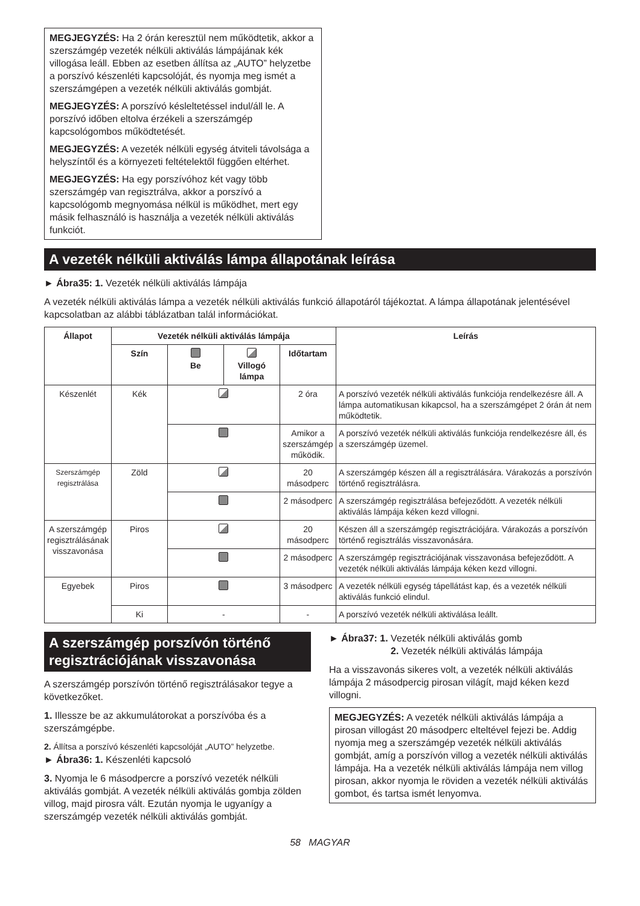MEGJEGYZÉS: Ha 2 órán keresztül nem működtetik, akkor a szerszámgép vezeték nélküli aktiválás lámpájának kék villogása leáll. Ebben az esetben állítsa az „AUTO” helyzetbe a porszívó készenléti kapcsolóját, és nyomja meg ismét a szerszámgépen a vezeték nélküli aktiválás gombját.
MEGJEGYZÉS: A porszívó késleltetéssel indul/áll le. A porszívó időben eltolva érzékeli a szerszámgép kapcsológombos működtetését.
MEGJEGYZÉS: A vezeték nélküli egység átviteli távolsága a helyszíntől és a környezeti feltételektől függően eltérhet.
MEGJEGYZÉS: Ha egy porszívóhoz két vagy több szerszámgép van regisztrálva, akkor a porszívó a kapcsológomb megnyomása nélkül is működhet, mert egy másik felhasználó is használja a vezeték nélküli aktiválás funkciót.
A vezeték nélküli aktiválás lámpa állapotának leírása
► Ábra35: 1. Vezeték nélküli aktiválás lámpája
A vezeték nélküli aktiválás lámpa a vezeték nélküli aktiválás funkció állapotáról tájékoztat. A lámpa állapotának jelentésével kapcsolatban az alábbi táblázatban talál információkat.
| Állapot | Vezeték nélküli aktiválás lámpája | | | | Leírás |
| --- | --- | --- | --- | --- | --- |
| | Szín | Be | Villogó lámpa | Időtartam | |
| Készenlét | Kék | | | 2 óra | A porszívó vezeték nélküli aktiválás funkciója rendelkezésre áll. A lámpa automatikusan kikapcsol, ha a szerszámgépet 2 órán át nem működtetik. |
| | | | | Amikor a szerszámgép működik. | A porszívó vezeték nélküli aktiválás funkciója rendelkezésre áll, és a szerszámgép üzemel. |
| Szerszámgép regisztrálása | Zöld | | | 20 másodperc | A szerszámgép készen áll a regisztrálására. Várakozás a porszívón történő regisztrálásra. |
| | | | | 2 másodperc | A szerszámgép regisztrálása befejeződött. A vezeték nélküli aktiválás lámpája kéken kezd villogni. |
| A szerszámgép regisztrálásának visszavonása | Piros | | | 20 másodperc | Készen áll a szerszámgép regisztrációjára. Várakozás a porszívón történő regisztrálás visszavonására. |
| | | | | 2 másodperc | A szerszámgép regisztrációjának visszavonása befejeződött. A vezeték nélküli aktiválás lámpája kéken kezd villogni. |
| Egyebek | Piros | | | 3 másodperc | A vezeték nélküli egység tápellátást kap, és a vezeték nélküli aktiválás funkció elindul. |
| | Ki | - | | - | A porszívó vezeték nélküli aktiválása leállt. |
A szerszámgép porszívón történő regisztrációjának visszavonása
A szerszámgép porszívón történő regisztrálásakor tegye a következőket.
1. Illessze be az akkumulátorokat a porszívóba és a szerszámgépbe.
2. Állítsa a porszívó készenléti kapcsolóját „AUTO” helyzetbe.
► Ábra36: 1. Készenléti kapcsoló
3. Nyomja le 6 másodpercre a porszívó vezeték nélküli aktiválás gombját. A vezeték nélküli aktiválás gombja zölden villog, majd pirosra vált. Ezután nyomja le ugyanígy a szerszámgép vezeték nélküli aktiválás gombját.
► Ábra37: 1. Vezeték nélküli aktiválás gomb
2. Vezeték nélküli aktiválás lámpája
Ha a visszavonás sikeres volt, a vezeték nélküli aktiválás lámpája 2 másodpercig pirosan világít, majd kéken kezd villogni.
MEGJEGYZÉS: A vezeték nélküli aktiválás lámpája a pirosan villogást 20 másodperc elteltével fejezi be. Addig nyomja meg a szerszámgép vezeték nélküli aktiválás gombját, amíg a porszívón villog a vezeték nélküli aktiválás lámpája. Ha a vezeték nélküli aktiválás lámpája nem villog pirosan, akkor nyomja le röviden a vezeték nélküli aktiválás gombot, és tartsa ismét lenyomva.
58 MAGYAR